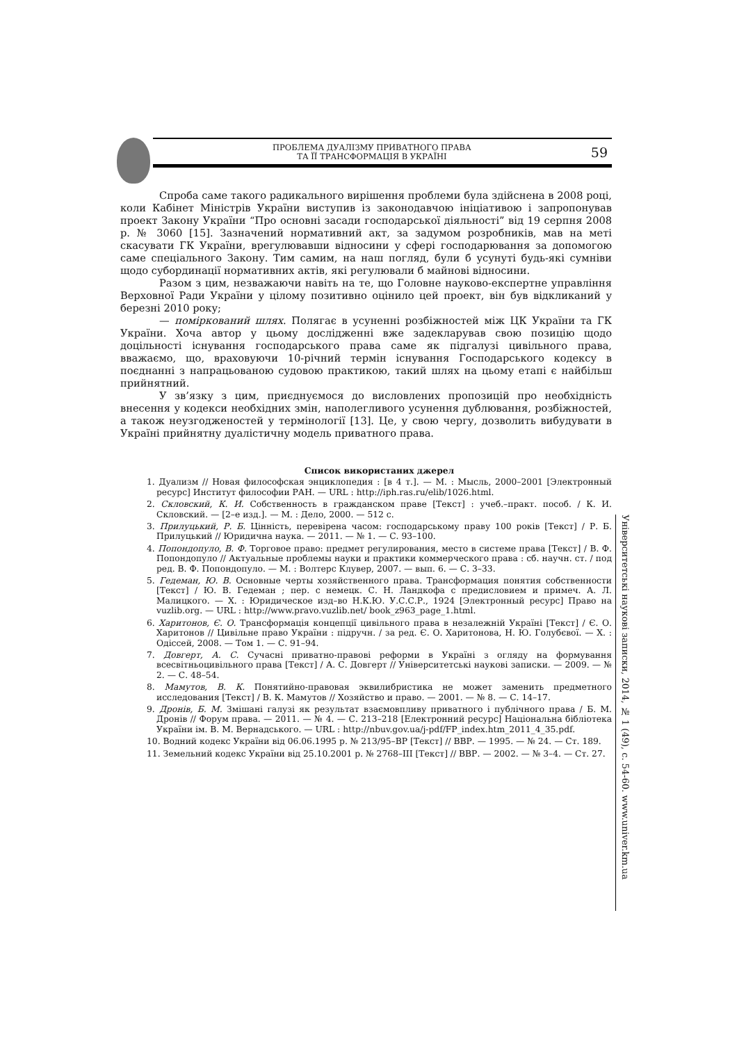ПРОБЛЕМА ДУАЛІЗМУ ПРИВАТНОГО ПРАВА
ТА ЇЇ ТРАНСФОРМАЦІЯ В УКРАЇНІ
59
Спроба саме такого радикального вирішення проблеми була здійснена в 2008 році, коли Кабінет Міністрів України виступив із законодавчою ініціативою і запропонував проект Закону України “Про основні засади господарської діяльності” від 19 серпня 2008 р. № 3060 [15]. Зазначений нормативний акт, за задумом розробників, мав на меті скасувати ГК України, врегулювавши відносини у сфері господарювання за допомогою саме спеціального Закону. Тим самим, на наш погляд, були б усунуті будь-які сумніви щодо субординації нормативних актів, які регулювали б майнові відносини.
Разом з цим, незважаючи навіть на те, що Головне науково-експертне управління Верховної Ради України у цілому позитивно оцінило цей проект, він був відкликаний у березні 2010 року;
— поміркований шлях. Полягає в усуненні розбіжностей між ЦК України та ГК України. Хоча автор у цьому дослідженні вже задекларував свою позицію щодо доцільності існування господарського права саме як підгалузі цивільного права, вважаємо, що, враховуючи 10-річний термін існування Господарського кодексу в поєднанні з напрацьованою судовою практикою, такий шлях на цьому етапі є найбільш прийнятний.
У зв’язку з цим, приєднуємося до висловлених пропозицій про необхідність внесення у кодекси необхідних змін, наполегливого усунення дублювання, розбіжностей, а також неузгодженостей у термінології [13]. Це, у свою чергу, дозволить вибудувати в Україні прийнятну дуалістичну модель приватного права.
Список використаних джерел
1. Дуализм // Новая философская энциклопедия : [в 4 т.]. — М. : Мысль, 2000–2001 [Электронный ресурс] Институт философии РАН. — URL : http://iph.ras.ru/elib/1026.html.
2. Скловский, К. И. Собственность в гражданском праве [Текст] : учеб.–практ. пособ. / К. И. Скловский. — [2–е изд.]. — М. : Дело, 2000. — 512 с.
3. Прилуцький, Р. Б. Цінність, перевірена часом: господарському праву 100 років [Текст] / Р. Б. Прилуцький // Юридична наука. — 2011. — № 1. — С. 93–100.
4. Попондопуло, В. Ф. Торговое право: предмет регулирования, место в системе права [Текст] / В. Ф. Попондопуло // Актуальные проблемы науки и практики коммерческого права : сб. научн. ст. / под ред. В. Ф. Попондопуло. — М. : Волтерс Клувер, 2007. — вып. 6. — С. 3–33.
5. Гедеман, Ю. В. Основные черты хозяйственного права. Трансформация понятия собственности [Текст] / Ю. В. Гедеман ; пер. с немецк. С. Н. Ландкофа с предисловием и примеч. А. Л. Малицкого. — Х. : Юридическое изд–во Н.К.Ю. У.С.С.Р., 1924 [Электронный ресурс] Право на vuzlib.org. — URL : http://www.pravo.vuzlib.net/ book_z963_page_1.html.
6. Харитонов, Є. О. Трансформація концепції цивільного права в незалежній Україні [Текст] / Є. О. Харитонов // Цивільне право України : підручн. / за ред. Є. О. Харитонова, Н. Ю. Голубєвої. — Х. : Одіссей, 2008. — Том 1. — С. 91–94.
7. Довгерт, А. С. Сучасні приватно-правові реформи в Україні з огляду на формування всесвітньоцивільного права [Текст] / А. С. Довгерт // Університетські наукові записки. — 2009. — № 2. — С. 48–54.
8. Мамутов, В. К. Понятийно-правовая эквилибристика не может заменить предметного исследования [Текст] / В. К. Мамутов // Хозяйство и право. — 2001. — № 8. — С. 14–17.
9. Дронів, Б. М. Змішані галузі як результат взаємовпливу приватного і публічного права / Б. М. Дронів // Форум права. — 2011. — № 4. — С. 213–218 [Електронний ресурс] Національна бібліотека України ім. В. М. Вернадського. — URL : http://nbuv.gov.ua/j-pdf/FP_index.htm_2011_4_35.pdf.
10. Водний кодекс України від 06.06.1995 р. № 213/95–ВР [Текст] // ВВР. — 1995. — № 24. — Ст. 189.
11. Земельний кодекс України від 25.10.2001 р. № 2768–ІІІ [Текст] // ВВР. — 2002. — № 3–4. — Ст. 27.
Університетські наукові записки, 2014, № 1 (49), с. 54-60. www.univer.km.ua